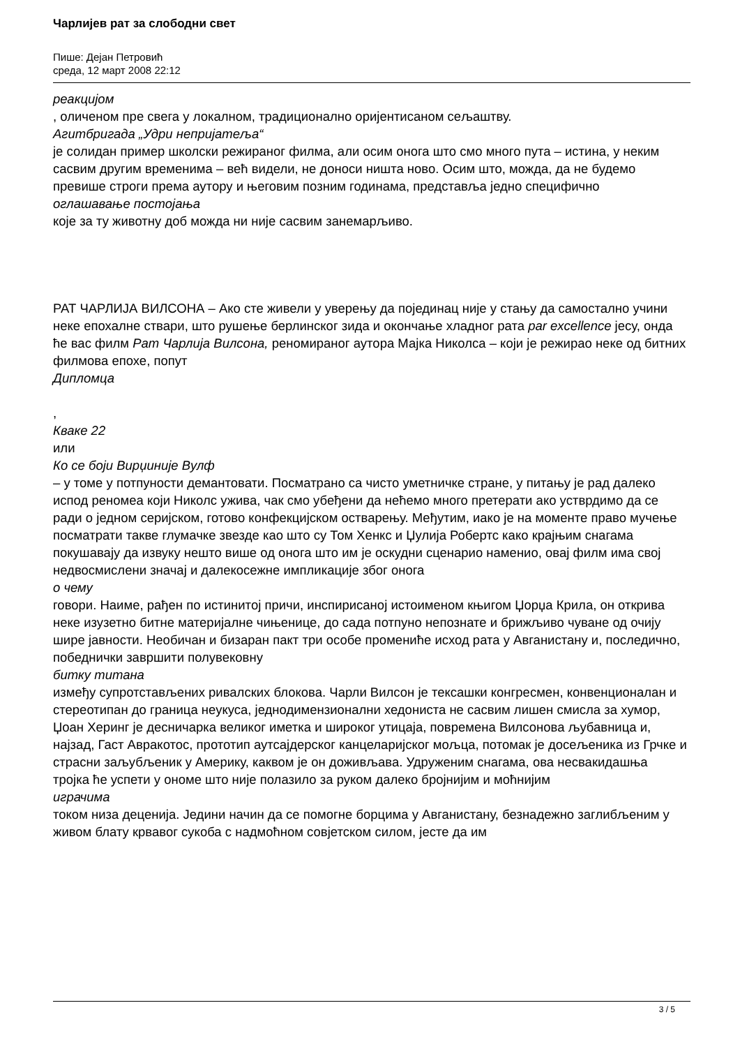Чарлијев рат за слободни свет
Пише: Дејан Петровић
среда, 12 март 2008 22:12
реакцијом
, оличеном пре свега у локалном, традиционално оријентисаном сељаштву.
Агитбригада „Удри непријатеља“
је солидан пример школски режираног филма, али осим онога што смо много пута – истина, у неким сасвим другим временима – већ видели, не доноси ништа ново. Осим што, можда, да не будемо превише строги према аутору и његовим позним годинама, представља једно специфично
оглашавање постојања
које за ту животну доб можда ни није сасвим занемарљиво.
РАТ ЧАРЛИЈА ВИЛСОНА – Ако сте живели у уверењу да појединац није у стању да самостално учини неке епохалне ствари, што рушење берлинског зида и окончање хладног рата par excellence јесу, онда ће вас филм Рат Чарлија Вилсона, реномираног аутора Мајка Николса – који је режирао неке од битних филмова епохе, попут
Дипломца
,
Кваке 22
или
Ко се боји Вирџиније Вулф
– у томе у потпуности демантовати. Посматрано са чисто уметничке стране, у питању је рад далеко испод реномеа који Николс ужива, чак смо убеђени да нећемо много претерати ако устврдимо да се ради о једном серијском, готово конфекцијском остварењу. Међутим, иако је на моменте право мучење посматрати такве глумачке звезде као што су Том Хенкс и Џулија Робертс како крајњим снагама покушавају да извуку нешто више од онога што им је оскудни сценарио наменио, овај филм има свој недвосмислени значај и далекосежне импликације због онога
о чему
говори. Наиме, рађен по истинитој причи, инспирисаној истоименом књигом Џорџа Крила, он открива неке изузетно битне материјалне чињенице, до сада потпуно непознате и брижљиво чуване од очију шире јавности. Необичан и бизаран пакт три особе промениће исход рата у Авганистану и, последично, победнички завршити полувековну
битку титана
између супротстављених ривалских блокова. Чарли Вилсон је тексашки конгресмен, конвенционалан и стереотипан до граница неукуса, једнодимензионални хедониста не сасвим лишен смисла за хумор, Џоан Херинг је десничарка великог иметка и широког утицаја, повремена Вилсонова љубавница и, најзад, Гаст Авракотос, прототип аутсајдерског канцеларијског мољца, потомак је досељеника из Грчке и страсни заљубљеник у Америку, каквом је он доживљава. Удруженим снагама, ова несвакидашња тројка ће успети у ономе што није полазило за руком далеко бројнијим и моћнијим
играчима
током низа деценија. Једини начин да се помогне борцима у Авганистану, безнадежно заглибљеним у живом блату крвавог сукоба с надмоћном совјетском силом, јесте да им
3 / 5